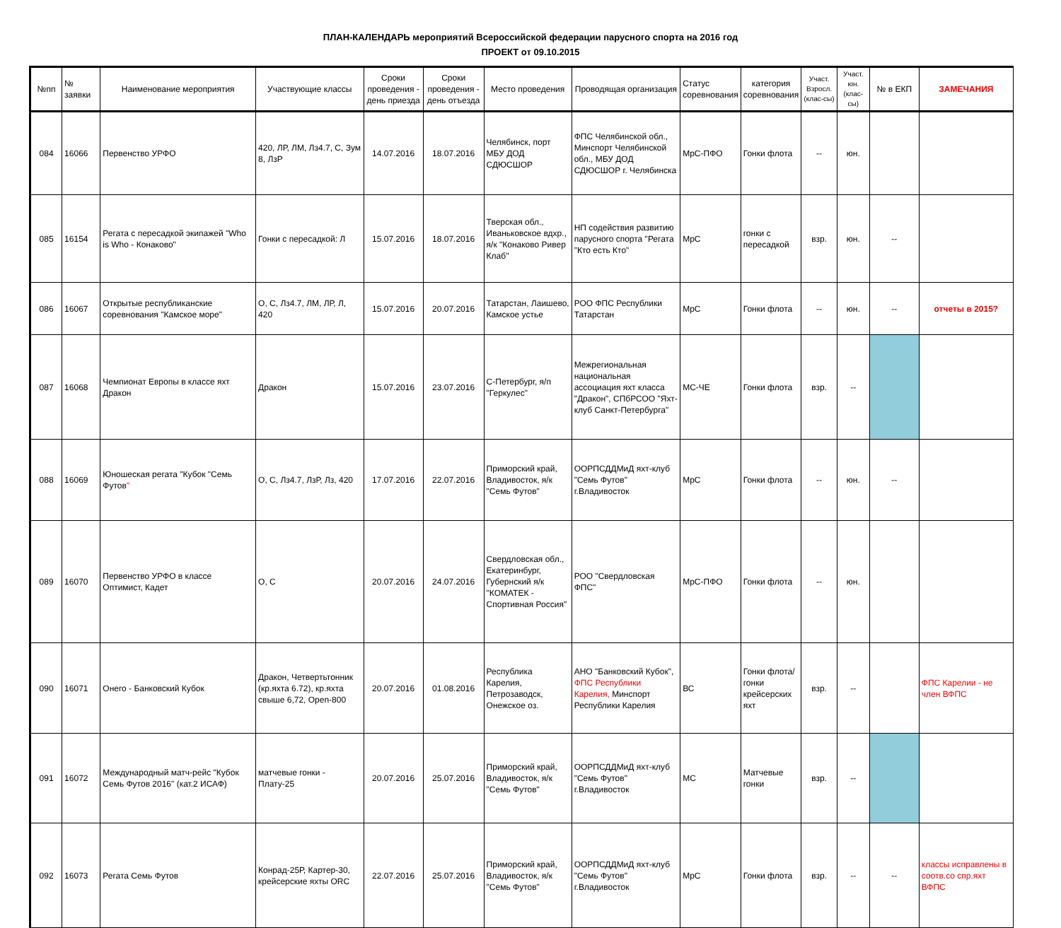ПЛАН-КАЛЕНДАРЬ мероприятий Всероссийской федерации парусного спорта на 2016 год
ПРОЕКТ от 09.10.2015
| №пп | № заявки | Наименование мероприятия | Участвующие классы | Сроки проведения - день приезда | Сроки проведения - день отъезда | Место проведения | Проводящая организация | Статус соревнования | категория соревнования | Участ. Взросл. (клас-сы) | Участ. юн. (клас-сы) | № в ЕКП | ЗАМЕЧАНИЯ |
| --- | --- | --- | --- | --- | --- | --- | --- | --- | --- | --- | --- | --- | --- |
| 084 | 16066 | Первенство УРФО | 420, ЛР, ЛМ, Лз4.7, С, Зум 8, ЛзР | 14.07.2016 | 18.07.2016 | Челябинск, порт МБУ ДОД СДЮСШОР | ФПС Челябинской обл., Минспорт Челябинской обл., МБУ ДОД СДЮСШОР г. Челябинска | МрС-ПФО | Гонки флота | -- | юн. | | |
| 085 | 16154 | Регата с пересадкой экипажей "Who is Who - Конаково" | Гонки с пересадкой: Л | 15.07.2016 | 18.07.2016 | Тверская обл., Иваньковское вдхр., я/к "Конаково Ривер Клаб" | НП содействия развитию парусного спорта "Регата "Кто есть Кто" | МрС | гонки с пересадкой | взр. | юн. | -- | |
| 086 | 16067 | Открытые республиканские соревнования "Камское море" | О, С, Лз4.7, ЛМ, ЛР, Л, 420 | 15.07.2016 | 20.07.2016 | Татарстан, Лаишево, Камское устье | РОО ФПС Республики Татарстан | МрС | Гонки флота | -- | юн. | -- | отчеты в 2015? |
| 087 | 16068 | Чемпионат Европы в классе яхт Дракон | Дракон | 15.07.2016 | 23.07.2016 | С-Петербург, я/п "Геркулес" | Межрегиональная национальная ассоциация яхт класса "Дракон", СПбРСОО "Яхт-клуб Санкт-Петербурга" | МС-ЧЕ | Гонки флота | взр. | -- | | |
| 088 | 16069 | Юношеская регата "Кубок "Семь Футов " | О, С, Лз4.7, ЛзР, Лз, 420 | 17.07.2016 | 22.07.2016 | Приморский край, Владивосток, я/к "Семь Футов" | ООРПСДДМиД яхт-клуб "Семь Футов" г.Владивосток | МрС | Гонки флота | -- | юн. | -- | |
| 089 | 16070 | Первенство УРФО в классе Оптимист, Кадет | О, С | 20.07.2016 | 24.07.2016 | Свердловская обл., Екатеринбург, Губернский я/к "КОМАТЕК - Спортивная Россия" | РОО "Свердловская ФПС" | МрС-ПФО | Гонки флота | -- | юн. | | |
| 090 | 16071 | Онего - Банковский Кубок | Дракон, Четвертьтонник (кр.яхта 6.72), кр.яхта свыше 6,72, Open-800 | 20.07.2016 | 01.08.2016 | Республика Карелия, Петрозаводск, Онежское оз. | АНО "Банковский Кубок", ФПС Республики Карелия, Минспорт Республики Карелия | ВС | Гонки флота/ гонки крейсерских яхт | взр. | -- | | ФПС Карелии - не член ВФПС |
| 091 | 16072 | Международный матч-рейс "Кубок Семь Футов 2016" (кат.2 ИСАФ) | матчевые гонки - Плату-25 | 20.07.2016 | 25.07.2016 | Приморский край, Владивосток, я/к "Семь Футов" | ООРПСДДМиД яхт-клуб "Семь Футов" г.Владивосток | МС | Матчевые гонки | взр. | -- | | |
| 092 | 16073 | Регата Семь Футов | Конрад-25Р, Картер-30, крейсерские яхты ORC | 22.07.2016 | 25.07.2016 | Приморский край, Владивосток, я/к "Семь Футов" | ООРПСДДМиД яхт-клуб "Семь Футов" г.Владивосток | МрС | Гонки флота | взр. | -- | -- | классы исправлены в соотв.со спр.яхт ВФПС |